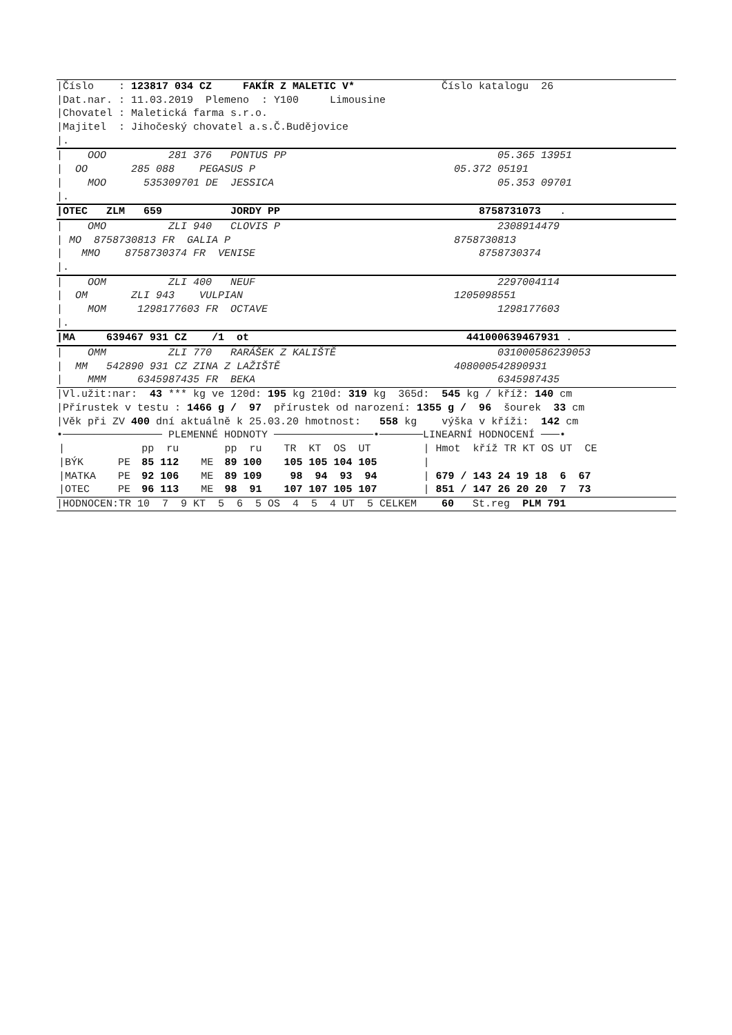|Číslo : 123817 034 CZ FAKÍR Z MALETIC V* Číslo katalogu 26
|Dat.nar. : 11.03.2019 Plemeno : Y100 Limousine
|Chovatel : Maletická farma s.r.o.
|Majitel : Jihočeský chovatel a.s.Č.Budějovice
|.
| OOO 281 376 PONTUS PP 05.365 13951
| OO 285 088 PEGASUS P 05.372 05191
| MOO 535309701 DE JESSICA 05.353 09701
|.
|OTEC ZLM 659 JORDY PP 8758731073 .
| OMO ZLI 940 CLOVIS P 2308914479
| MO 8758730813 FR GALIA P 8758730813
| MMO 8758730374 FR VENISE 8758730374
|.
| OOM ZLI 400 NEUF 2297004114
| OM ZLI 943 VULPIAN 1205098551
| MOM 1298177603 FR OCTAVE 1298177603
|.
|MA 639467 931 CZ /1 ot 441000639467931 .
| OMM ZLI 770 RARÁŠEK Z KALIŠTĚ 031000586239053
| MM 542890 931 CZ ZINA Z LAŽIŠTĚ 408000542890931
| MMM 6345987435 FR BEKA 6345987435
|Vl.užit:nar: 43 *** kg ve 120d: 195 kg 210d: 319 kg 365d: 545 kg / kříž: 140 cm
|Přírustek v testu : 1466 g / 97 přírustek od narození: 1355 g / 96 šourek 33 cm
|Věk při ZV 400 dní aktuálně k 25.03.20 hmotnost: 558 kg výška v kříži: 142 cm
•──────────────── PLEMENNÉ HODNOTY ────────────────•───────LINEARNÍ HODNOCENÍ ───•
| / | | pp ru | | pp ru | TR KT OS UT | / Hmot kříž TR KT OS UT CE |
| /BÝK | PE | 85 112 | ME | 89 100 | 105 105 104 105 | / |
| /MATKA | PE | 92 106 | ME | 89 109 | 98 94 93 94 | / 679 / 143 24 19 18 6 67 |
| /OTEC | PE | 96 113 | ME | 98 91 | 107 107 105 107 | / 851 / 147 26 20 20 7 73 |
|HODNOCEN:TR 10 7 9 KT 5 6 5 OS 4 5 4 UT 5 CELKEM 60 St.reg PLM 791